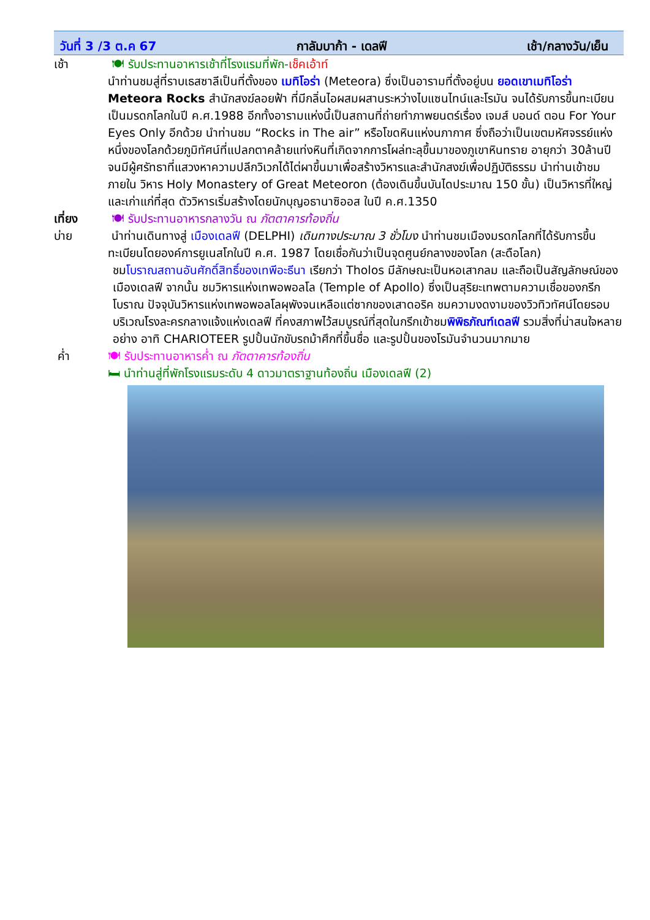วันที่ 3 /3 ต.ค 67 กาลัมบาก้า - เดลฟี เช้า/กลางวัน/เย็น
เช้า 🍽 รับประทานอาหารเช้าที่โรงแรมที่พัก-เช็คเอ้าท์
นำท่านชมสู่ที่ราบเธสซาลีเป็นที่ตั้งของ เมทิโอร่า (Meteora) ซึ่งเป็นอารามที่ตั้งอยู่บน ยอดเขาเมทิโอร่า Meteora Rocks สำนักสงฆ์ลอยฟ้า ที่มีกลิ่นไอผสมผสานระหว่างไบแซนไทน์และโรมัน จนได้รับการขึ้นทะเบียนเป็นมรดกโลกในปี ค.ศ.1988 อีกทั้งอารามแห่งนี้เป็นสถานที่ถ่ายทำภาพยนตร์เรื่อง เจมส์ บอนด์ ตอน For Your Eyes Only อีกด้วย นำท่านชม “Rocks in The air” หรือโขดหินแห่งนภากาศ ซึ่งถือว่าเป็นเขตมหัศจรรย์แห่งหนึ่งของโลกด้วยภูมิทัศน์ที่แปลกตาคล้ายแท่งหินที่เกิดจากการโผล่ทะลุขึ้นมาของภูเขาหินทราย อายุกว่า 30ล้านปี จนมีผู้ศรัทธาที่แสวงหาความปลีกวิเวกได้ไต่ผาขึ้นมาเพื่อสร้างวิหารและสำนักสงฆ์เพื่อปฏิบัติธรรม นำท่านเข้าชมภายใน วิหาร Holy Monastery of Great Meteoron (ต้องเดินขึ้นบันไดประมาณ 150 ขั้น) เป็นวิหารที่ใหญ่และเก่าแก่ที่สุด ตัววิหารเริ่มสร้างโดยนักบุญอธานาซิออส ในปี ค.ศ.1350
เที่ยง 🍽 รับประทานอาหารกลางวัน ณ ภัตตาคารท้องถิ่น
บ่าย นำท่านเดินทางสู่ เมืองเดลฟี (DELPHI) เดินทางประมาณ 3 ชั่วโมง นำท่านชมเมืองมรดกโลกที่ได้รับการขึ้นทะเบียนโดยองค์การยูเนสโกในปี ค.ศ. 1987 โดยเชื่อกันว่าเป็นจุดศูนย์กลางของโลก (สะดือโลก)
ชมโบราณสถานอันศักดิ์สิทธิ์ของเทพีอะธีนา เรียกว่า Tholos มีลักษณะเป็นหอเสากลม และถือเป็นสัญลักษณ์ของเมืองเดลฟี จากนั้น ชมวิหารแห่งเทพอพอลโล (Temple of Apollo) ซึ่งเป็นสุริยะเทพตามความเชื่อของกรีกโบราณ ปัจจุบันวิหารแห่งเทพอพอลโลผุพังจนเหลือแต่ซากของเสาดอริค ชมความงดงามของวิวทิวทัศน์โดยรอบบริเวณโรงละครกลางแจ้งแห่งเดลฟี ที่คงสภาพไว้สมบูรณ์ที่สุดในกรีกเข้าชมพิพิธภัณฑ์เดลฟี รวมสิ่งที่น่าสนใจหลายอย่าง อาทิ CHARIOTEER รูปปั้นนักขับรถม้าศึกที่ขึ้นชื่อ และรูปปั้นของโรมันจำนวนมากมาย
ค่ำ 🍽 รับประทานอาหารค่ำ ณ ภัตตาคารท้องถิ่น
🛏 นำท่านสู่ที่พักโรงแรมระดับ 4 ดาวมาตราฐานท้องถิ่น เมืองเดลฟี (2)